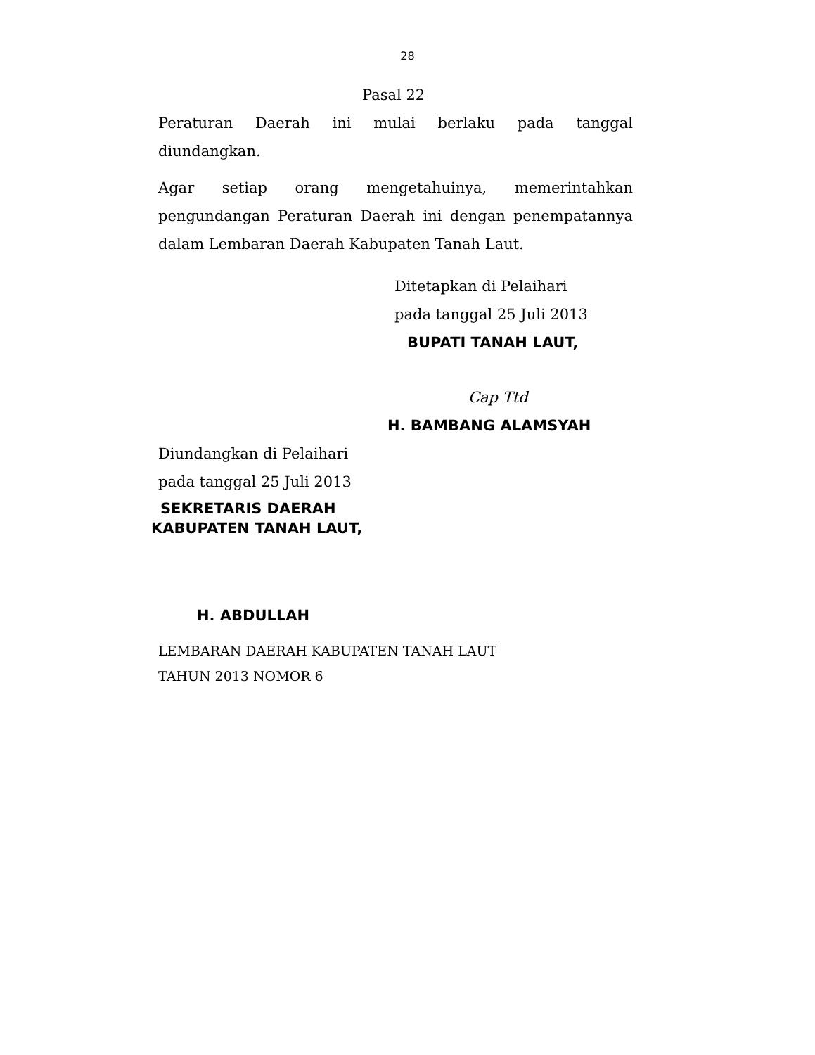28
Pasal 22
Peraturan Daerah ini mulai berlaku pada tanggal diundangkan.
Agar setiap orang mengetahuinya, memerintahkan pengundangan Peraturan Daerah ini dengan penempatannya dalam Lembaran Daerah Kabupaten Tanah Laut.
Ditetapkan di Pelaihari
pada tanggal 25 Juli 2013
BUPATI TANAH LAUT,
Cap Ttd
H. BAMBANG ALAMSYAH
Diundangkan di Pelaihari
pada tanggal 25 Juli 2013
SEKRETARIS DAERAH
KABUPATEN TANAH LAUT,
H. ABDULLAH
LEMBARAN DAERAH KABUPATEN TANAH LAUT
TAHUN 2013 NOMOR 6